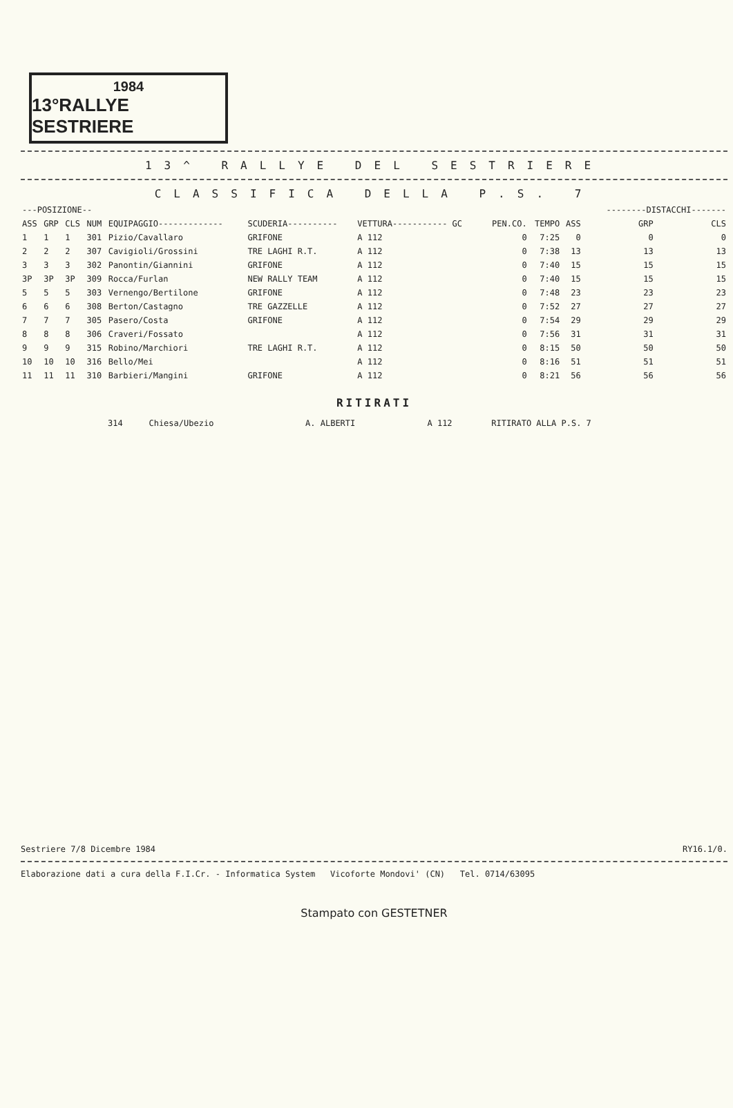1984
13°RALLYE SESTRIERE
13^ RALLYE DEL SESTRIERE
CLASSIFICA DELLA P.S. 7
| ---POSIZIONE-- | | | | | | | | | | --------DISTACCHI------- | |
| --- | --- | --- | --- | --- | --- | --- | --- | --- | --- | --- | --- |
| ASS | GRP | CLS | NUM | EQUIPAGGIO------------- | SCUDERIA---------- | VETTURA----------- GC | PEN.CO. | TEMPO | ASS | GRP | CLS |
| 1 | 1 | 1 | 301 | Pizio/Cavallaro | GRIFONE | A 112 | 0 | 7:25 | 0 | 0 | 0 |
| 2 | 2 | 2 | 307 | Cavigioli/Grossini | TRE LAGHI R.T. | A 112 | 0 | 7:38 | 13 | 13 | 13 |
| 3 | 3 | 3 | 302 | Panontin/Giannini | GRIFONE | A 112 | 0 | 7:40 | 15 | 15 | 15 |
| 3P | 3P | 3P | 309 | Rocca/Furlan | NEW RALLY TEAM | A 112 | 0 | 7:40 | 15 | 15 | 15 |
| 5 | 5 | 5 | 303 | Vernengo/Bertilone | GRIFONE | A 112 | 0 | 7:48 | 23 | 23 | 23 |
| 6 | 6 | 6 | 308 | Berton/Castagno | TRE GAZZELLE | A 112 | 0 | 7:52 | 27 | 27 | 27 |
| 7 | 7 | 7 | 305 | Pasero/Costa | GRIFONE | A 112 | 0 | 7:54 | 29 | 29 | 29 |
| 8 | 8 | 8 | 306 | Craveri/Fossato | | A 112 | 0 | 7:56 | 31 | 31 | 31 |
| 9 | 9 | 9 | 315 | Robino/Marchiori | TRE LAGHI R.T. | A 112 | 0 | 8:15 | 50 | 50 | 50 |
| 10 | 10 | 10 | 316 | Bello/Mei | | A 112 | 0 | 8:16 | 51 | 51 | 51 |
| 11 | 11 | 11 | 310 | Barbieri/Mangini | GRIFONE | A 112 | 0 | 8:21 | 56 | 56 | 56 |
RITIRATI
| | 314 | Chiesa/Ubezio | A. ALBERTI | A 112 | RITIRATO ALLA P.S. 7 |
Sestriere 7/8 Dicembre 1984 RY16.1/0.
Elaborazione dati a cura della F.I.Cr. - Informatica System Vicoforte Mondovi' (CN) Tel. 0714/63095
Stampato con GESTETNER